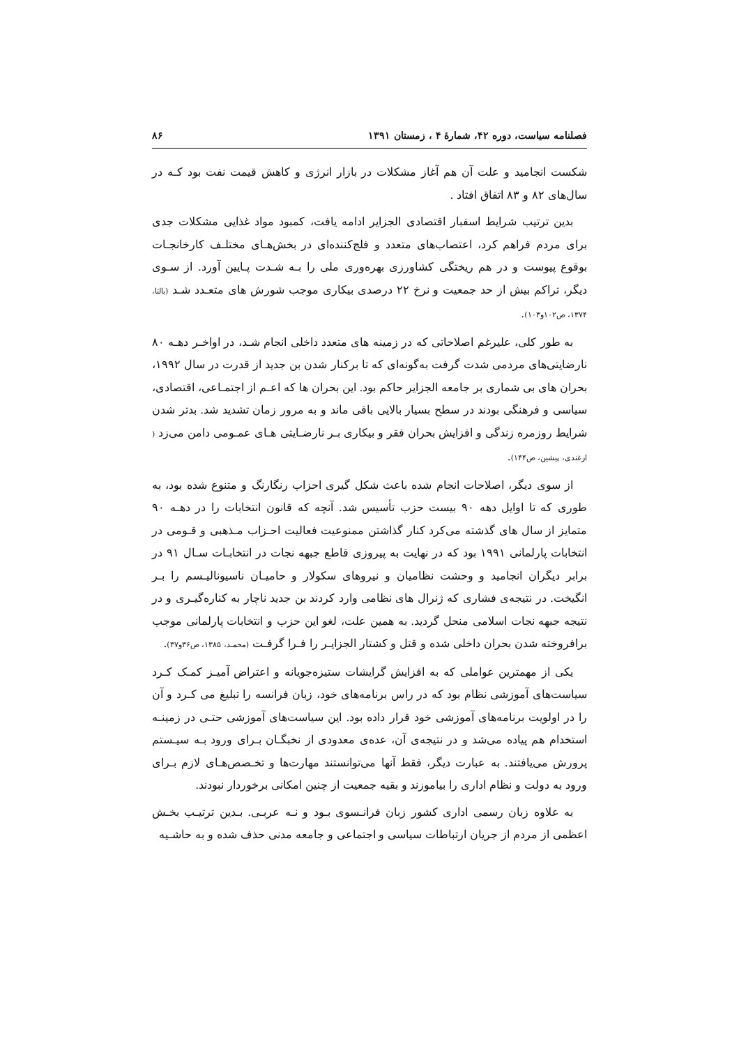فصلنامه سیاست، دوره ۴۲، شمارهٔ ۴ ، زمستان ۱۳۹۱ ۸۶
شکست انجامید و علت آن هم آغاز مشکلات در بازار انرژی و کاهش قیمت نفت بود کـه در سال‌های ۸۲ و ۸۳ اتفاق افتاد .
بدین ترتیب شرایط اسفبار اقتصادی الجزایر ادامه یافت، کمبود مواد غذایی مشکلات جدی برای مردم فراهم کرد، اعتصاب‌های متعدد و فلج‌کننده‌ای در بخش‌هـای مختلـف کارخانجـات بوقوع پیوست و در هم ریختگی کشاورزی بهره‌وری ملی را بـه شـدت پـایین آورد. از سـوی دیگر، تراکم بیش از حد جمعیت و نرخ ۲۲ درصدی بیکاری موجب شورش های متعـدد شـد (بالتا، ۱۳۷۴، ص۱۰۲و۱۰۳).
به طور کلی، علیرغم اصلاحاتی که در زمینه های متعدد داخلی انجام شـد، در اواخـر دهـه ۸۰ نارضایتی‌های مردمی شدت گرفت به‌گونه‌ای که تا برکنار شدن بن جدید از قدرت در سال ۱۹۹۲، بحران های بی شماری بر جامعه الجزایر حاکم بود. این بحران ها که اعـم از اجتمـاعی، اقتصادی، سیاسی و فرهنگی بودند در سطح بسیار بالایی باقی ماند و به مرور زمان تشدید شد. بدتر شدن شرایط روزمره زندگی و افزایش بحران فقر و بیکاری بـر نارضـایتی هـای عمـومی دامن می‌زد ( ازغندی، پیشین، ص۱۴۴).
از سوی دیگر، اصلاحات انجام شده باعث شکل گیری احزاب رنگارنگ و متنوع شده بود، به طوری که تا اوایل دهه ۹۰ بیست حزب تأسیس شد. آنچه که قانون انتخابات را در دهـه ۹۰ متمایز از سال های گذشته می‌کرد کنار گذاشتن ممنوعیت فعالیت احـزاب مـذهبی و قـومی در انتخابات پارلمانی ۱۹۹۱ بود که در نهایت به پیروزی قاطع جبهه نجات در انتخابـات سـال ۹۱ در برابر دیگران انجامید و وحشت نظامیان و نیروهای سکولار و حامیـان ناسیونالیـسم را بـر انگیخت. در نتیجه‌ی فشاری که ژنرال های نظامی وارد کردند بن جدید ناچار به کناره‌گیـری و در نتیجه جبهه نجات اسلامی منحل گردید. به همین علت، لغو این حزب و انتخابات پارلمانی موجب برافروخته شدن بحران داخلی شده و قتل و کشتار الجزایـر را فـرا گرفـت (محمـد، ۱۳۸۵، ص۳۶و۳۷).
یکی از مهمترین عواملی که به افزایش گرایشات ستیزه‌جویانه و اعتراض آمیـز کمـک کـرد سیاست‌های آموزشی نظام بود که در راس برنامه‌های خود، زبان فرانسه را تبلیغ می کـرد و آن را در اولویت برنامه‌های آموزشی خود قرار داده بود. این سیاست‌های آموزشی حتـی در زمینـه استخدام هم پیاده می‌شد و در نتیجه‌ی آن، عده‌ی معدودی از نخبگـان بـرای ورود بـه سیـستم پرورش می‌یافتند. به عبارت دیگر، فقط آنها می‌توانستند مهارت‌ها و تخـصص‌هـای لازم بـرای ورود به دولت و نظام اداری را بیاموزند و بقیه جمعیت از چنین امکانی برخوردار نبودند.
به علاوه زبان رسمی اداری کشور زبان فرانـسوی بـود و نـه عربـی. بـدین ترتیـب بخـش اعظمی از مردم از جریان ارتباطات سیاسی و اجتماعی و جامعه مدنی حذف شده و به حاشـیه